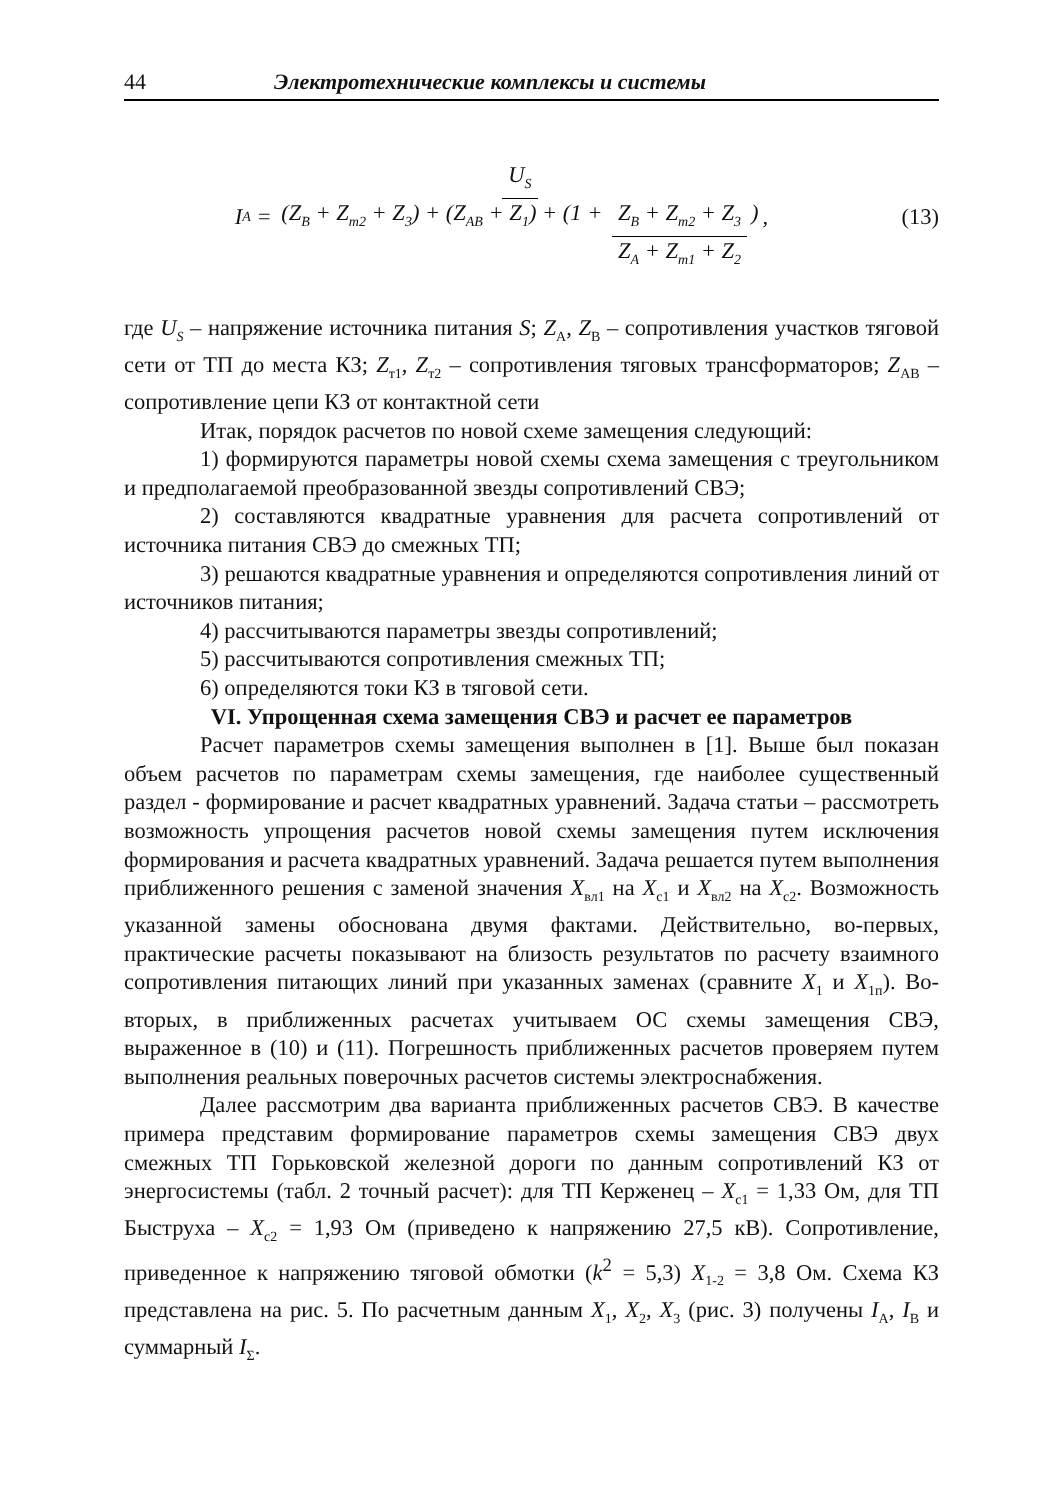44 Электротехнические комплексы и системы
I<sub>А</sub> = U<sub>S</sub> (Z<sub>В</sub> + Z<sub>т2</sub> + Z<sub>3</sub>) + (Z<sub>АВ</sub> + Z<sub>1</sub>) + (1 + Z<sub>В</sub> + Z<sub>т2</sub> + Z<sub>3</sub> Z<sub>А</sub> + Z<sub>т1</sub> + Z<sub>2</sub>),
(13)
где U<sub>S</sub> – напряжение источника питания S; Z<sub>А</sub>, Z<sub>В</sub> – сопротивления участков тяговой сети от ТП до места КЗ; Z<sub>т1</sub>, Z<sub>т2</sub> – сопротивления тяговых трансформаторов; Z<sub>АВ</sub> – сопротивление цепи КЗ от контактной сети
Итак, порядок расчетов по новой схеме замещения следующий:
1) формируются параметры новой схемы схема замещения с треугольником и предполагаемой преобразованной звезды сопротивлений СВЭ;
2) составляются квадратные уравнения для расчета сопротивлений от источника питания СВЭ до смежных ТП;
3) решаются квадратные уравнения и определяются сопротивления линий от источников питания;
4) рассчитываются параметры звезды сопротивлений;
5) рассчитываются сопротивления смежных ТП;
6) определяются токи КЗ в тяговой сети.
VI. Упрощенная схема замещения СВЭ и расчет ее параметров
Расчет параметров схемы замещения выполнен в [1]. Выше был показан объем расчетов по параметрам схемы замещения, где наиболее существенный раздел - формирование и расчет квадратных уравнений. Задача статьи – рассмотреть возможность упрощения расчетов новой схемы замещения путем исключения формирования и расчета квадратных уравнений. Задача решается путем выполнения приближенного решения с заменой значения X<sub>вл1</sub> на X<sub>с1</sub> и X<sub>вл2</sub> на X<sub>с2</sub>. Возможность указанной замены обоснована двумя фактами. Действительно, во-первых, практические расчеты показывают на близость результатов по расчету взаимного сопротивления питающих линий при указанных заменах (сравните X<sub>1</sub> и X<sub>1п</sub>). Во-вторых, в приближенных расчетах учитываем ОС схемы замещения СВЭ, выраженное в (10) и (11). Погрешность приближенных расчетов проверяем путем выполнения реальных поверочных расчетов системы электроснабжения.
Далее рассмотрим два варианта приближенных расчетов СВЭ. В качестве примера представим формирование параметров схемы замещения СВЭ двух смежных ТП Горьковской железной дороги по данным сопротивлений КЗ от энергосистемы (табл. 2 точный расчет): для ТП Керженец – X<sub>с1</sub> = 1,33 Ом, для ТП Быструха – X<sub>с2</sub> = 1,93 Ом (приведено к напряжению 27,5 кВ). Сопротивление, приведенное к напряжению тяговой обмотки (k<sup>2</sup> = 5,3) X<sub>1-2</sub> = 3,8 Ом. Схема КЗ представлена на рис. 5. По расчетным данным X<sub>1</sub>, X<sub>2</sub>, X<sub>3</sub> (рис. 3) получены I<sub>А</sub>, I<sub>В</sub> и суммарный I<sub>Σ</sub>.